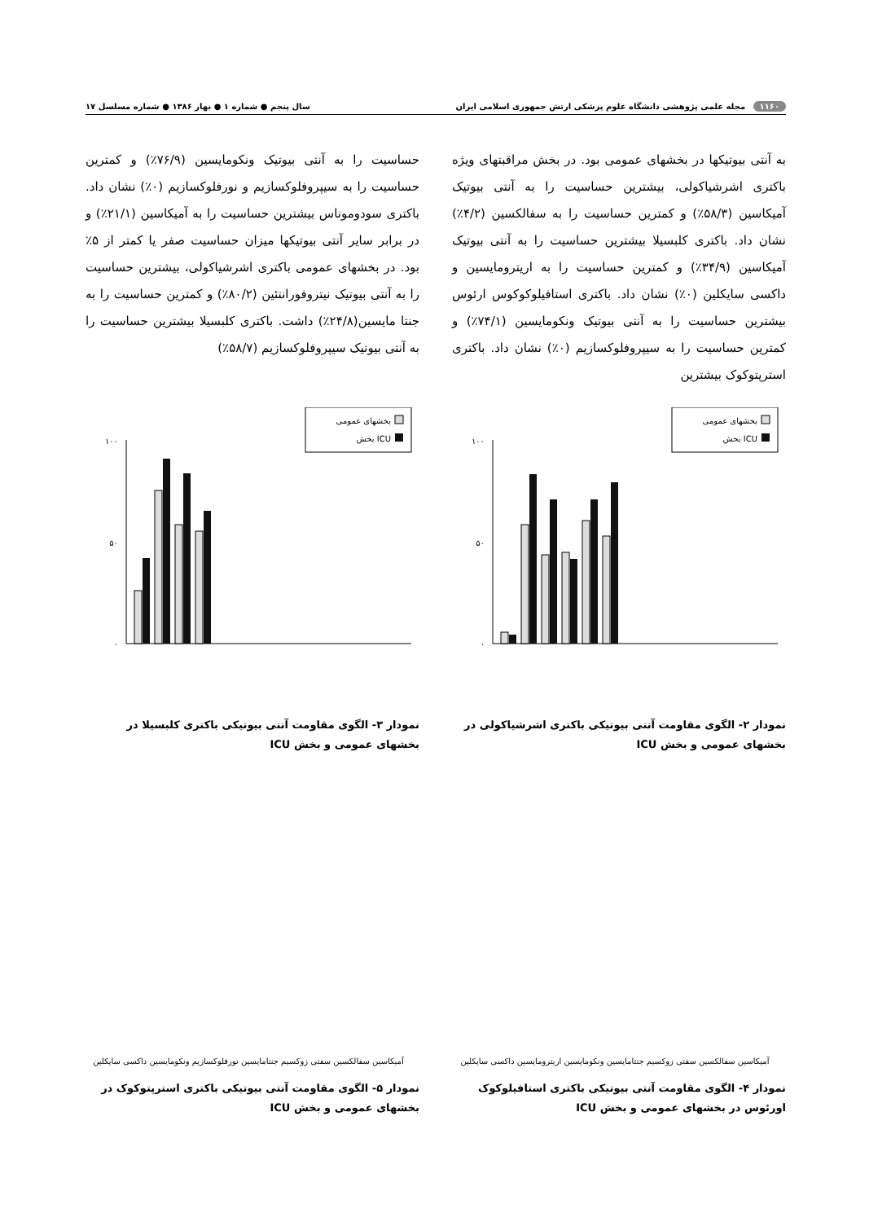۱۱۶۰ مجله علمی پژوهشی دانشگاه علوم پزشکی ارتش جمهوری اسلامی ایران سال پنجم ● شماره ۱ ● بهار ۱۳۸۶ ● شماره مسلسل ۱۷
به آنتی بیوتیکها در بخشهای عمومی بود. در بخش مراقبتهای ویژه باکتری اشرشیاکولی، بیشترین حساسیت را به آنتی بیوتیک آمیکاسین (۵۸/۳٪) و کمترین حساسیت را به سفالکسین (۴/۲٪) نشان داد. باکتری کلبسیلا بیشترین حساسیت را به آنتی بیوتیک آمیکاسین (۳۴/۹٪) و کمترین حساسیت را به اریترومایسین و داکسی سایکلین (۰٪) نشان داد. باکتری استافیلوکوکوس ارئوس بیشترین حساسیت را به آنتی بیوتیک ونکومایسین (۷۴/۱٪) و کمترین حساسیت را به سیپروفلوکسازیم (۰٪) نشان داد. باکتری استرپتوکوک بیشترین
حساسیت را به آنتی بیوتیک ونکومایسین (۷۶/۹٪) و کمترین حساسیت را به سیپروفلوکسازیم و نورفلوکسازیم (۰٪) نشان داد. باکتری سودوموناس بیشترین حساسیت را به آمیکاسین (۲۱/۱٪) و در برابر سایر آنتی بیوتیکها میزان حساسیت صفر یا کمتر از ۵٪ بود. در بخشهای عمومی باکتری اشرشیاکولی، بیشترین حساسیت را به آنتی بیوتیک نیتروفورانتئین (۸۰/۲٪) و کمترین حساسیت را به جنتا مایسین(۲۴/۸٪) داشت. باکتری کلبسیلا بیشترین حساسیت را به آنتی بیوتیک سیپروفلوکسازیم (۵۸/۷٪)
بخشهای عمومی
بخش ICU
۱۰۰
۵۰
۰
نمودار ۲- الگوی مقاومت آنتی بیوتیکی باکتری اشرشیاکولی در بخشهای عمومی و بخش ICU
بخشهای عمومی
بخش ICU
۱۰۰
۵۰
۰
نمودار ۳- الگوی مقاومت آنتی بیوتیکی باکتری کلبسیلا در بخشهای عمومی و بخش ICU
آمیکاسین سفالکسین سفتی زوکسیم جنتامایسین ونکومایسین اریترومایسین داکسی سایکلین
نمودار ۴- الگوی مقاومت آنتی بیوتیکی باکتری استافیلوکوک اورئوس در بخشهای عمومی و بخش ICU
آمیکاسین سفالکسین سفتی زوکسیم جنتامایسین نورفلوکسازیم ونکومایسین داکسی سایکلین
نمودار ۵- الگوی مقاومت آنتی بیوتیکی باکتری استرپتوکوک در بخشهای عمومی و بخش ICU